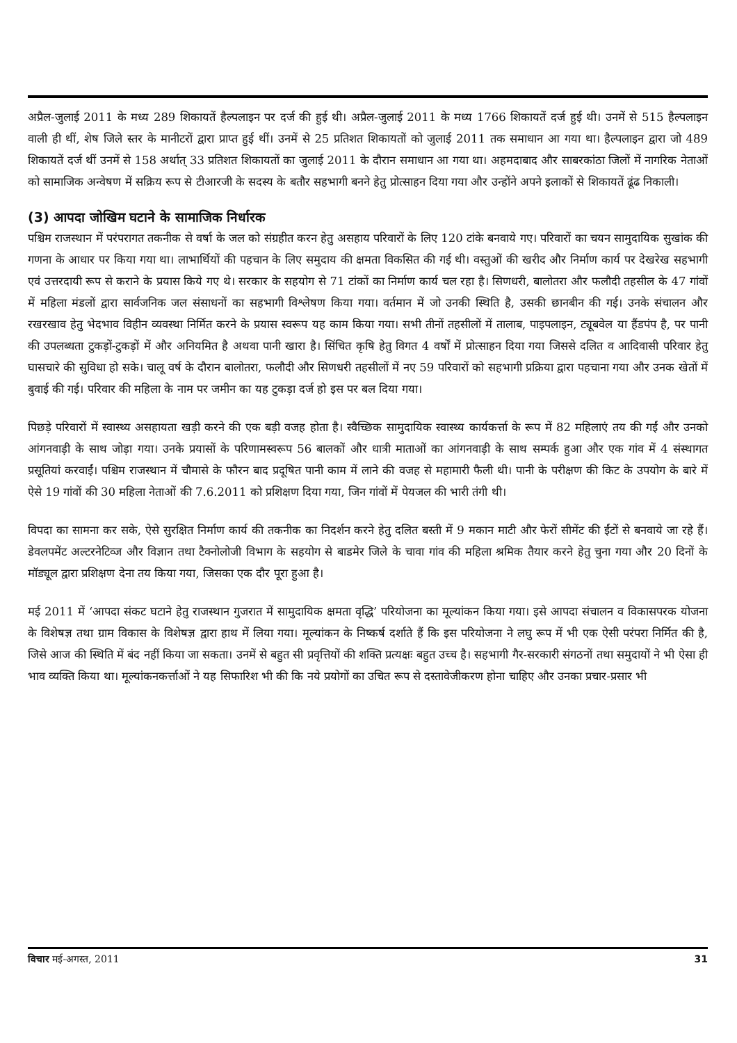अप्रैल-जुलाई 2011 के मध्य 289 शिकायतें हैल्पलाइन पर दर्ज की हुई थी। अप्रैल-जुलाई 2011 के मध्य 1766 शिकायतें दर्ज हुई थी। उनमें से 515 हैल्पलाइन वाली ही थीं, शेष जिले स्तर के मानीटरों द्वारा प्राप्त हुई थीं। उनमें से 25 प्रतिशत शिकायतों को जुलाई 2011 तक समाधान आ गया था। हैल्पलाइन द्वारा जो 489 शिकायतें दर्ज थीं उनमें से 158 अर्थात् 33 प्रतिशत शिकायतों का जुलाई 2011 के दौरान समाधान आ गया था। अहमदाबाद और साबरकांठा जिलों में नागरिक नेताओं को सामाजिक अन्वेषण में सक्रिय रूप से टीआरजी के सदस्य के बतौर सहभागी बनने हेतु प्रोत्साहन दिया गया और उन्होंने अपने इलाकों से शिकायतें ढूंढ निकाली।
(3) आपदा जोखिम घटाने के सामाजिक निर्धारक
पश्चिम राजस्थान में परंपरागत तकनीक से वर्षा के जल को संग्रहीत करन हेतु असहाय परिवारों के लिए 120 टांके बनवाये गए। परिवारों का चयन सामुदायिक सुखांक की गणना के आधार पर किया गया था। लाभार्थियों की पहचान के लिए समुदाय की क्षमता विकसित की गई थी। वस्तुओं की खरीद और निर्माण कार्य पर देखरेख सहभागी एवं उत्तरदायी रूप से कराने के प्रयास किये गए थे। सरकार के सहयोग से 71 टांकों का निर्माण कार्य चल रहा है। सिणधरी, बालोतरा और फलौदी तहसील के 47 गांवों में महिला मंडलों द्वारा सार्वजनिक जल संसाधनों का सहभागी विश्लेषण किया गया। वर्तमान में जो उनकी स्थिति है, उसकी छानबीन की गई। उनके संचालन और रखरखाव हेतु भेदभाव विहीन व्यवस्था निर्मित करने के प्रयास स्वरूप यह काम किया गया। सभी तीनों तहसीलों में तालाब, पाइपलाइन, ट्यूबवेल या हैंडपंप है, पर पानी की उपलब्धता टुकड़ों-टुकड़ों में और अनियमित है अथवा पानी खारा है। सिंचित कृषि हेतु विगत 4 वर्षों में प्रोत्साहन दिया गया जिससे दलित व आदिवासी परिवार हेतु घासचारे की सुविधा हो सके। चालू वर्ष के दौरान बालोतरा, फलौदी और सिणधरी तहसीलों में नए 59 परिवारों को सहभागी प्रक्रिया द्वारा पहचाना गया और उनक खेतों में बुवाई की गई। परिवार की महिला के नाम पर जमीन का यह टुकड़ा दर्ज हो इस पर बल दिया गया।
पिछड़े परिवारों में स्वास्थ्य असहायता खड़ी करने की एक बड़ी वजह होता है। स्वैच्छिक सामुदायिक स्वास्थ्य कार्यकर्त्ता के रूप में 82 महिलाएं तय की गईं और उनको आंगनवाड़ी के साथ जोड़ा गया। उनके प्रयासों के परिणामस्वरूप 56 बालकों और धात्री माताओं का आंगनवाड़ी के साथ सम्पर्क हुआ और एक गांव में 4 संस्थागत प्रसूतियां करवाईं। पश्चिम राजस्थान में चौमासे के फौरन बाद प्रदूषित पानी काम में लाने की वजह से महामारी फैली थी। पानी के परीक्षण की किट के उपयोग के बारे में ऐसे 19 गांवों की 30 महिला नेताओं की 7.6.2011 को प्रशिक्षण दिया गया, जिन गांवों में पेयजल की भारी तंगी थी।
विपदा का सामना कर सके, ऐसे सुरक्षित निर्माण कार्य की तकनीक का निदर्शन करने हेतु दलित बस्ती में 9 मकान माटी और फेरों सीमेंट की ईंटों से बनवाये जा रहे हैं। डेवलपमेंट अल्टरनेटिव्ज और विज्ञान तथा टैक्नोलोजी विभाग के सहयोग से बाडमेर जिले के चावा गांव की महिला श्रमिक तैयार करने हेतु चुना गया और 20 दिनों के मॉड्यूल द्वारा प्रशिक्षण देना तय किया गया, जिसका एक दौर पूरा हुआ है।
मई 2011 में ‘आपदा संकट घटाने हेतु राजस्थान गुजरात में सामुदायिक क्षमता वृद्धि’ परियोजना का मूल्यांकन किया गया। इसे आपदा संचालन व विकासपरक योजना के विशेषज्ञ तथा ग्राम विकास के विशेषज्ञ द्वारा हाथ में लिया गया। मूल्यांकन के निष्कर्ष दर्शाते हैं कि इस परियोजना ने लघु रूप में भी एक ऐसी परंपरा निर्मित की है, जिसे आज की स्थिति में बंद नहीं किया जा सकता। उनमें से बहुत सी प्रवृत्तियों की शक्ति प्रत्यक्षः बहुत उच्च है। सहभागी गैर-सरकारी संगठनों तथा समुदायों ने भी ऐसा ही भाव व्यक्ति किया था। मूल्यांकनकर्त्ताओं ने यह सिफारिश भी की कि नये प्रयोगों का उचित रूप से दस्तावेजीकरण होना चाहिए और उनका प्रचार-प्रसार भी
विचार मई-अगस्त, 2011 31